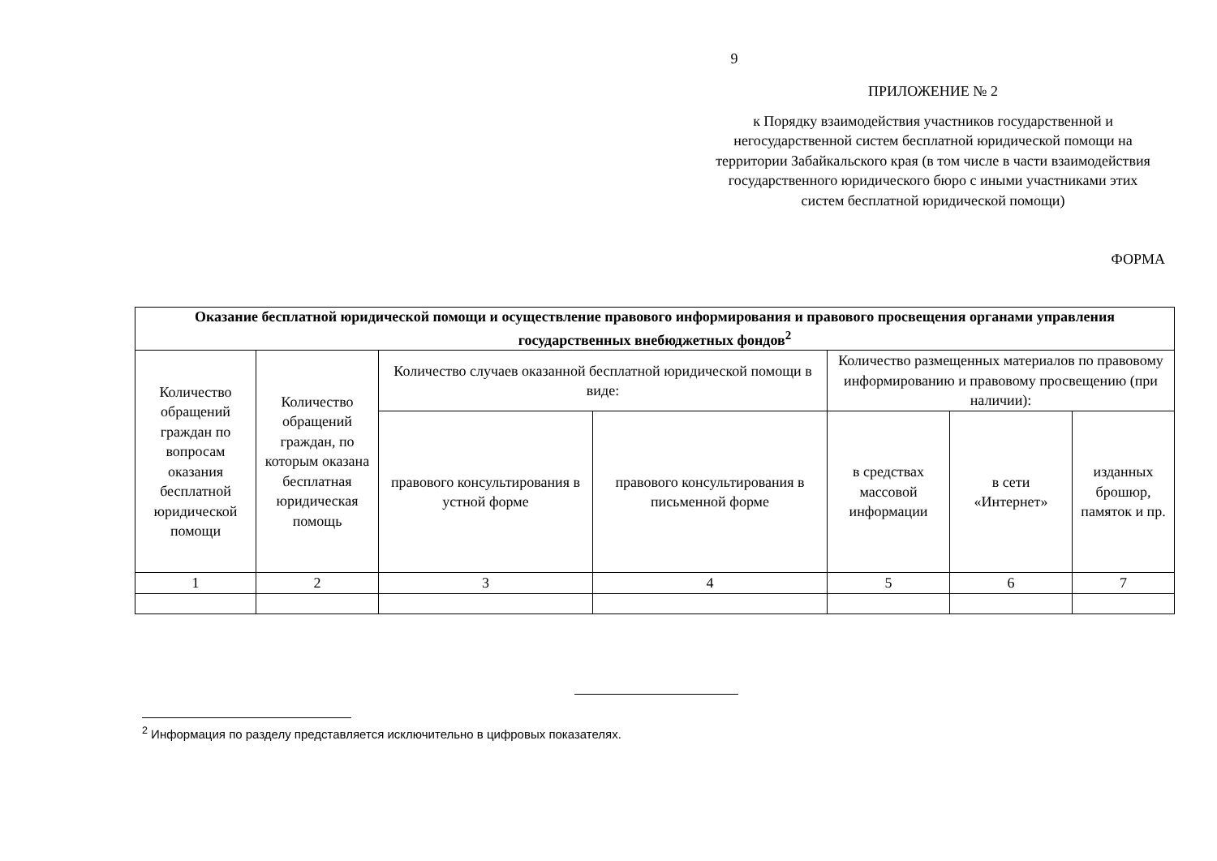9
ПРИЛОЖЕНИЕ № 2
к Порядку взаимодействия участников государственной и негосударственной систем бесплатной юридической помощи на территории Забайкальского края (в том числе в части взаимодействия государственного юридического бюро с иными участниками этих систем бесплатной юридической помощи)
ФОРМА
| Оказание бесплатной юридической помощи и осуществление правового информирования и правового просвещения органами управления государственных внебюджетных фондов<sup>2</sup> | | | | | | |
| Количество обращений граждан по вопросам оказания бесплатной юридической помощи | Количество обращений граждан, по которым оказана бесплатная юридическая помощь | Количество случаев оказанной бесплатной юридической помощи в виде: | | Количество размещенных материалов по правовому информированию и правовому просвещению (при наличии): | | |
| | | правового консультирования в устной форме | правового консультирования в письменной форме | в средствах массовой информации | в сети «Интернет» | изданных брошюр, памяток и пр. |
| 1 | 2 | 3 | 4 | 5 | 6 | 7 |
<sup>2</sup> Информация по разделу представляется исключительно в цифровых показателях.